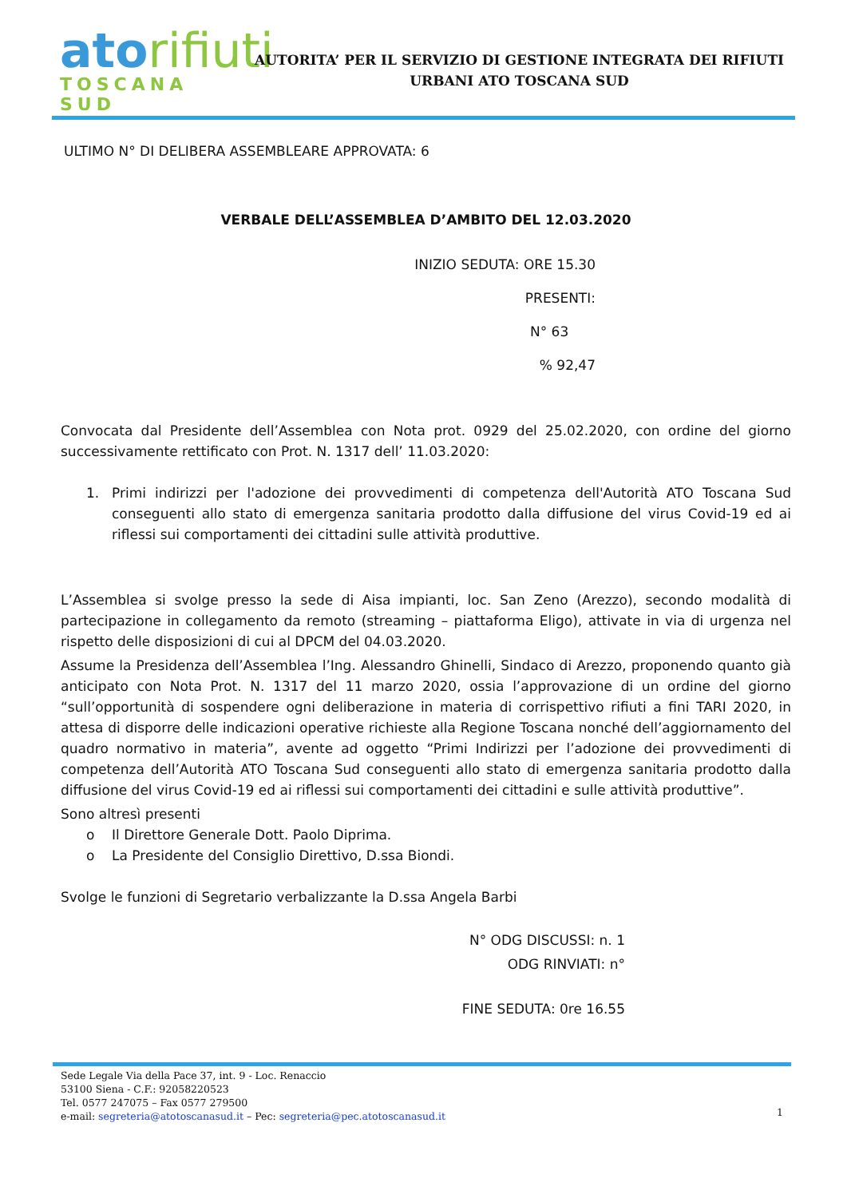atorifiuti
TOSCANA SUD
AUTORITA’ PER IL SERVIZIO DI GESTIONE INTEGRATA DEI RIFIUTI
URBANI ATO TOSCANA SUD
ULTIMO N° DI DELIBERA ASSEMBLEARE APPROVATA: 6
VERBALE DELL’ASSEMBLEA D’AMBITO DEL 12.03.2020
INIZIO SEDUTA: ORE 15.30
PRESENTI:
N° 63
% 92,47
Convocata dal Presidente dell’Assemblea con Nota prot. 0929 del 25.02.2020, con ordine del giorno successivamente rettificato con Prot. N. 1317 dell’ 11.03.2020:
1. Primi indirizzi per l'adozione dei provvedimenti di competenza dell'Autorità ATO Toscana Sud conseguenti allo stato di emergenza sanitaria prodotto dalla diffusione del virus Covid-19 ed ai riflessi sui comportamenti dei cittadini sulle attività produttive.
L’Assemblea si svolge presso la sede di Aisa impianti, loc. San Zeno (Arezzo), secondo modalità di partecipazione in collegamento da remoto (streaming – piattaforma Eligo), attivate in via di urgenza nel rispetto delle disposizioni di cui al DPCM del 04.03.2020.
Assume la Presidenza dell’Assemblea l’Ing. Alessandro Ghinelli, Sindaco di Arezzo, proponendo quanto già anticipato con Nota Prot. N. 1317 del 11 marzo 2020, ossia l’approvazione di un ordine del giorno “sull’opportunità di sospendere ogni deliberazione in materia di corrispettivo rifiuti a fini TARI 2020, in attesa di disporre delle indicazioni operative richieste alla Regione Toscana nonché dell’aggiornamento del quadro normativo in materia”, avente ad oggetto “Primi Indirizzi per l’adozione dei provvedimenti di competenza dell’Autorità ATO Toscana Sud conseguenti allo stato di emergenza sanitaria prodotto dalla diffusione del virus Covid-19 ed ai riflessi sui comportamenti dei cittadini e sulle attività produttive”.
Sono altresì presenti
o Il Direttore Generale Dott. Paolo Diprima.
o La Presidente del Consiglio Direttivo, D.ssa Biondi.
Svolge le funzioni di Segretario verbalizzante la D.ssa Angela Barbi
N° ODG DISCUSSI: n. 1
ODG RINVIATI: n°
FINE SEDUTA: 0re 16.55
Sede Legale Via della Pace 37, int. 9 - Loc. Renaccio
53100 Siena - C.F.: 92058220523
Tel. 0577 247075 – Fax 0577 279500
e-mail: segreteria@atotoscanasud.it – Pec: segreteria@pec.atotoscanasud.it
1